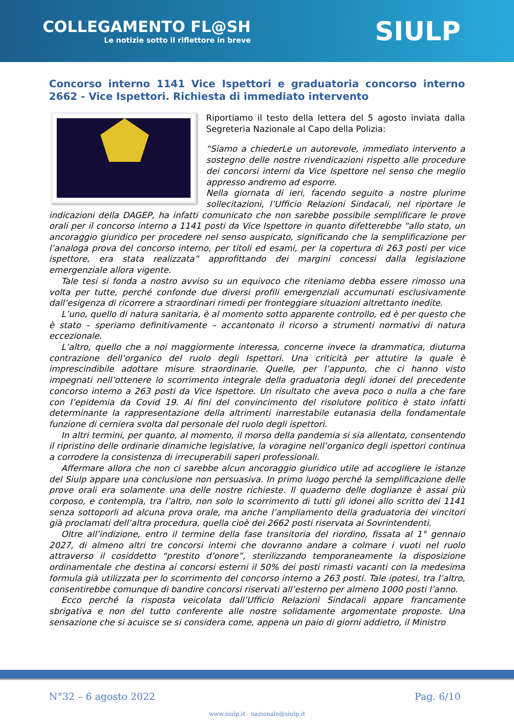COLLEGAMENTO FL@SH
Le notizie sotto il riflettore in breve
SIULP
Concorso interno 1141 Vice Ispettori e graduatoria concorso interno 2662 - Vice Ispettori. Richiesta di immediato intervento
Riportiamo il testo della lettera del 5 agosto inviata dalla Segreteria Nazionale al Capo della Polizia:
“Siamo a chiederLe un autorevole, immediato intervento a sostegno delle nostre rivendicazioni rispetto alle procedure dei concorsi interni da Vice Ispettore nel senso che meglio appresso andremo ad esporre.
Nella giornata di ieri, facendo seguito a nostre plurime sollecitazioni, l’Ufficio Relazioni Sindacali, nel riportare le indicazioni della DAGEP, ha infatti comunicato che non sarebbe possibile semplificare le prove orali per il concorso interno a 1141 posti da Vice Ispettore in quanto difetterebbe “allo stato, un ancoraggio giuridico per procedere nel senso auspicato, significando che la semplificazione per l’analoga prova del concorso interno, per titoli ed esami, per la copertura di 263 posti per vice ispettore, era stata realizzata” approfittando dei margini concessi dalla legislazione emergenziale allora vigente.
Tale tesi si fonda a nostro avviso su un equivoco che riteniamo debba essere rimosso una volta per tutte, perché confonde due diversi profili emergenziali accumunati esclusivamente dall’esigenza di ricorrere a straordinari rimedi per fronteggiare situazioni altrettanto inedite.
L’uno, quello di natura sanitaria, è al momento sotto apparente controllo, ed è per questo che è stato – speriamo definitivamente – accantonato il ricorso a strumenti normativi di natura eccezionale.
L’altro, quello che a noi maggiormente interessa, concerne invece la drammatica, diuturna contrazione dell’organico del ruolo degli Ispettori. Una criticità per attutire la quale è imprescindibile adottare misure straordinarie. Quelle, per l’appunto, che ci hanno visto impegnati nell’ottenere lo scorrimento integrale della graduatoria degli idonei del precedente concorso interno a 263 posti da Vice Ispettore. Un risultato che aveva poco o nulla a che fare con l’epidemia da Covid 19. Ai fini del convincimento del risolutore politico è stato infatti determinante la rappresentazione della altrimenti inarrestabile eutanasia della fondamentale funzione di cerniera svolta dal personale del ruolo degli ispettori.
In altri termini, per quanto, al momento, il morso della pandemia si sia allentato, consentendo il ripristino delle ordinarie dinamiche legislative, la voragine nell’organico degli ispettori continua a corrodere la consistenza di irrecuperabili saperi professionali.
Affermare allora che non ci sarebbe alcun ancoraggio giuridico utile ad accogliere le istanze del Siulp appare una conclusione non persuasiva. In primo luogo perché la semplificazione delle prove orali era solamente una delle nostre richieste. Il quaderno delle doglianze è assai più corposo, e contempla, tra l’altro, non solo lo scorrimento di tutti gli idonei allo scritto dei 1141 senza sottoporli ad alcuna prova orale, ma anche l’ampliamento della graduatoria dei vincitori già proclamati dell’altra procedura, quella cioè dei 2662 posti riservata ai Sovrintendenti.
Oltre all’indizione, entro il termine della fase transitoria del riordino, fissata al 1° gennaio 2027, di almeno altri tre concorsi interni che dovranno andare a colmare i vuoti nel ruolo attraverso il cosiddetto “prestito d’onore”, sterilizzando temporaneamente la disposizione ordinamentale che destina ai concorsi esterni il 50% dei posti rimasti vacanti con la medesima formula già utilizzata per lo scorrimento del concorso interno a 263 posti. Tale ipotesi, tra l’altro, consentirebbe comunque di bandire concorsi riservati all’esterno per almeno 1000 posti l’anno.
Ecco perché la risposta veicolata dall’Ufficio Relazioni Sindacali appare francamente sbrigativa e non del tutto conferente alle nostre solidamente argomentate proposte. Una sensazione che si acuisce se si considera come, appena un paio di giorni addietro, il Ministro
N°32 – 6 agosto 2022 Pag. 6/10
www.siulp.it - nazionale@siulp.it